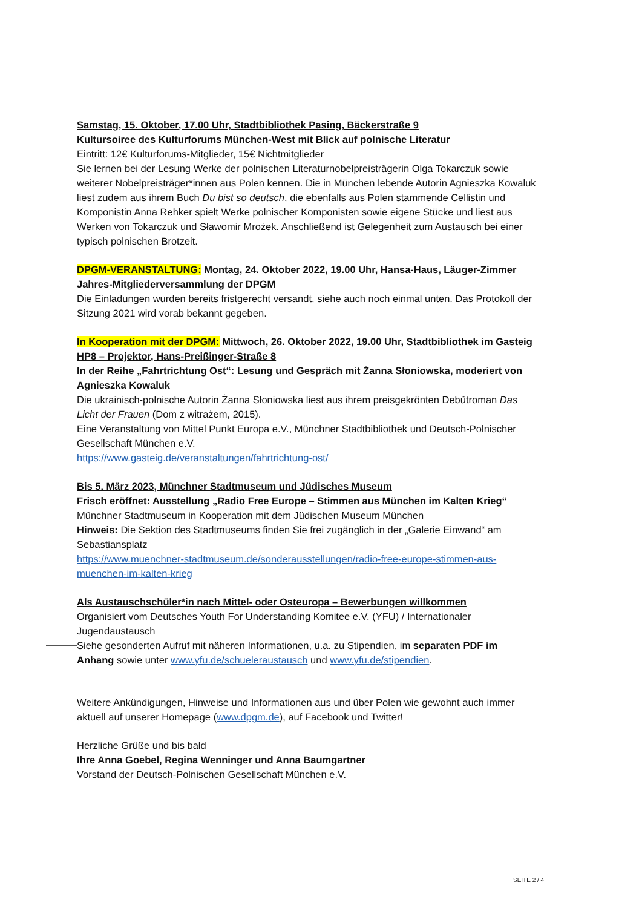Samstag, 15. Oktober, 17.00 Uhr, Stadtbibliothek Pasing, Bäckerstraße 9
Kultursoiree des Kulturforums München-West mit Blick auf polnische Literatur
Eintritt: 12€ Kulturforums-Mitglieder, 15€ Nichtmitglieder
Sie lernen bei der Lesung Werke der polnischen Literaturnobelpreisträgerin Olga Tokarczuk sowie weiterer Nobelpreisträger*innen aus Polen kennen. Die in München lebende Autorin Agnieszka Kowaluk liest zudem aus ihrem Buch Du bist so deutsch, die ebenfalls aus Polen stammende Cellistin und Komponistin Anna Rehker spielt Werke polnischer Komponisten sowie eigene Stücke und liest aus Werken von Tokarczuk und Sławomir Mrożek. Anschließend ist Gelegenheit zum Austausch bei einer typisch polnischen Brotzeit.
DPGM-VERANSTALTUNG: Montag, 24. Oktober 2022, 19.00 Uhr, Hansa-Haus, Läuger-Zimmer
Jahres-Mitgliederversammlung der DPGM
Die Einladungen wurden bereits fristgerecht versandt, siehe auch noch einmal unten. Das Protokoll der Sitzung 2021 wird vorab bekannt gegeben.
In Kooperation mit der DPGM: Mittwoch, 26. Oktober 2022, 19.00 Uhr, Stadtbibliothek im Gasteig HP8 – Projektor, Hans-Preißinger-Straße 8
In der Reihe „Fahrtrichtung Ost“: Lesung und Gespräch mit Żanna Słoniowska, moderiert von Agnieszka Kowaluk
Die ukrainisch-polnische Autorin Żanna Słoniowska liest aus ihrem preisgekrönten Debütroman Das Licht der Frauen (Dom z witrażem, 2015).
Eine Veranstaltung von Mittel Punkt Europa e.V., Münchner Stadtbibliothek und Deutsch-Polnischer Gesellschaft München e.V.
https://www.gasteig.de/veranstaltungen/fahrtrichtung-ost/
Bis 5. März 2023, Münchner Stadtmuseum und Jüdisches Museum
Frisch eröffnet: Ausstellung „Radio Free Europe – Stimmen aus München im Kalten Krieg“
Münchner Stadtmuseum in Kooperation mit dem Jüdischen Museum München
Hinweis: Die Sektion des Stadtmuseums finden Sie frei zugänglich in der „Galerie Einwand“ am Sebastiansplatz
https://www.muenchner-stadtmuseum.de/sonderausstellungen/radio-free-europe-stimmen-aus-muenchen-im-kalten-krieg
Als Austauschschüler*in nach Mittel- oder Osteuropa – Bewerbungen willkommen
Organisiert vom Deutsches Youth For Understanding Komitee e.V. (YFU) / Internationaler Jugendaustausch
Siehe gesonderten Aufruf mit näheren Informationen, u.a. zu Stipendien, im separaten PDF im Anhang sowie unter www.yfu.de/schueleraustausch und www.yfu.de/stipendien.
Weitere Ankündigungen, Hinweise und Informationen aus und über Polen wie gewohnt auch immer aktuell auf unserer Homepage (www.dpgm.de), auf Facebook und Twitter!
Herzliche Grüße und bis bald
Ihre Anna Goebel, Regina Wenninger und Anna Baumgartner
Vorstand der Deutsch-Polnischen Gesellschaft München e.V.
SEITE 2 / 4